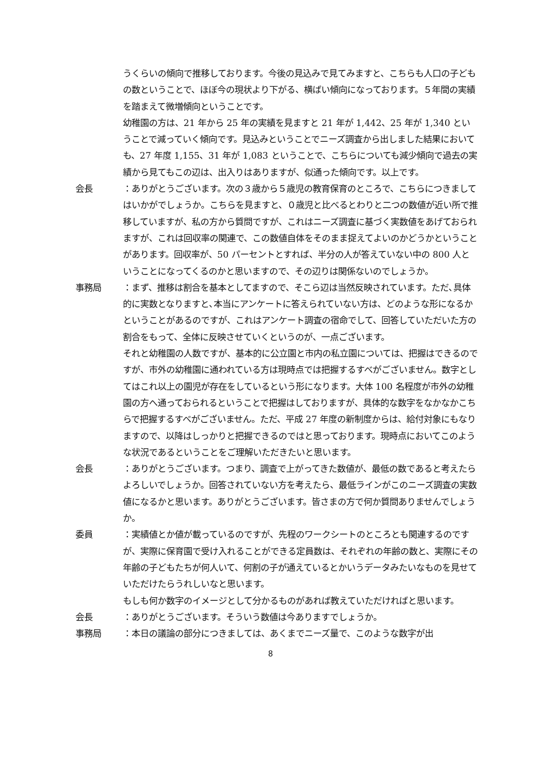うくらいの傾向で推移しております。今後の見込みで見てみますと、こちらも人口の子どもの数ということで、ほぼ今の現状より下がる、横ばい傾向になっております。５年間の実績を踏まえて微増傾向ということです。
幼稚園の方は、21 年から 25 年の実績を見ますと 21 年が 1,442、25 年が 1,340 ということで減っていく傾向です。見込みということでニーズ調査から出しました結果においても、27 年度 1,155、31 年が 1,083 ということで、こちらについても減少傾向で過去の実績から見てもこの辺は、出入りはありますが、似通った傾向です。以上です。
会長 ：ありがとうございます。次の３歳から５歳児の教育保育のところで、こちらにつきましてはいかがでしょうか。こちらを見ますと、０歳児と比べるとわりと二つの数値が近い所で推移していますが、私の方から質問ですが、これはニーズ調査に基づく実数値をあげておられますが、これは回収率の関連で、この数値自体をそのまま捉えてよいのかどうかということがあります。回収率が、50 パーセントとすれば、半分の人が答えていない中の 800 人ということになってくるのかと思いますので、その辺りは関係ないのでしょうか。
事務局 ：まず、推移は割合を基本としてますので、そこら辺は当然反映されています。ただ､具体的に実数となりますと､本当にアンケートに答えられていない方は、どのような形になるかということがあるのですが、これはアンケート調査の宿命でして、回答していただいた方の割合をもって、全体に反映させていくというのが、一点ございます。
それと幼稚園の人数ですが、基本的に公立園と市内の私立園については、把握はできるのですが、市外の幼稚園に通われている方は現時点では把握するすべがございません。数字としてはこれ以上の園児が存在をしているという形になります。大体 100 名程度が市外の幼稚園の方へ通っておられるということで把握はしておりますが、具体的な数字をなかなかこちらで把握するすべがございません。ただ、平成 27 年度の新制度からは、給付対象にもなりますので、以降はしっかりと把握できるのではと思っております。現時点においてこのような状況であるということをご理解いただきたいと思います。
会長 ：ありがとうございます。つまり、調査で上がってきた数値が、最低の数であると考えたらよろしいでしょうか。回答されていない方を考えたら、最低ラインがこのニーズ調査の実数値になるかと思います。ありがとうございます。皆さまの方で何か質問ありませんでしょうか。
委員 ：実績値とか値が載っているのですが、先程のワークシートのところとも関連するのですが、実際に保育園で受け入れることができる定員数は、それぞれの年齢の数と、実際にその年齢の子どもたちが何人いて、何割の子が通えているとかいうデータみたいなものを見せていただけたらうれしいなと思います。
もしも何か数字のイメージとして分かるものがあれば教えていただければと思います。
会長 ：ありがとうございます。そういう数値は今ありますでしょうか。
事務局 ：本日の議論の部分につきましては、あくまでニーズ量で、このような数字が出
8